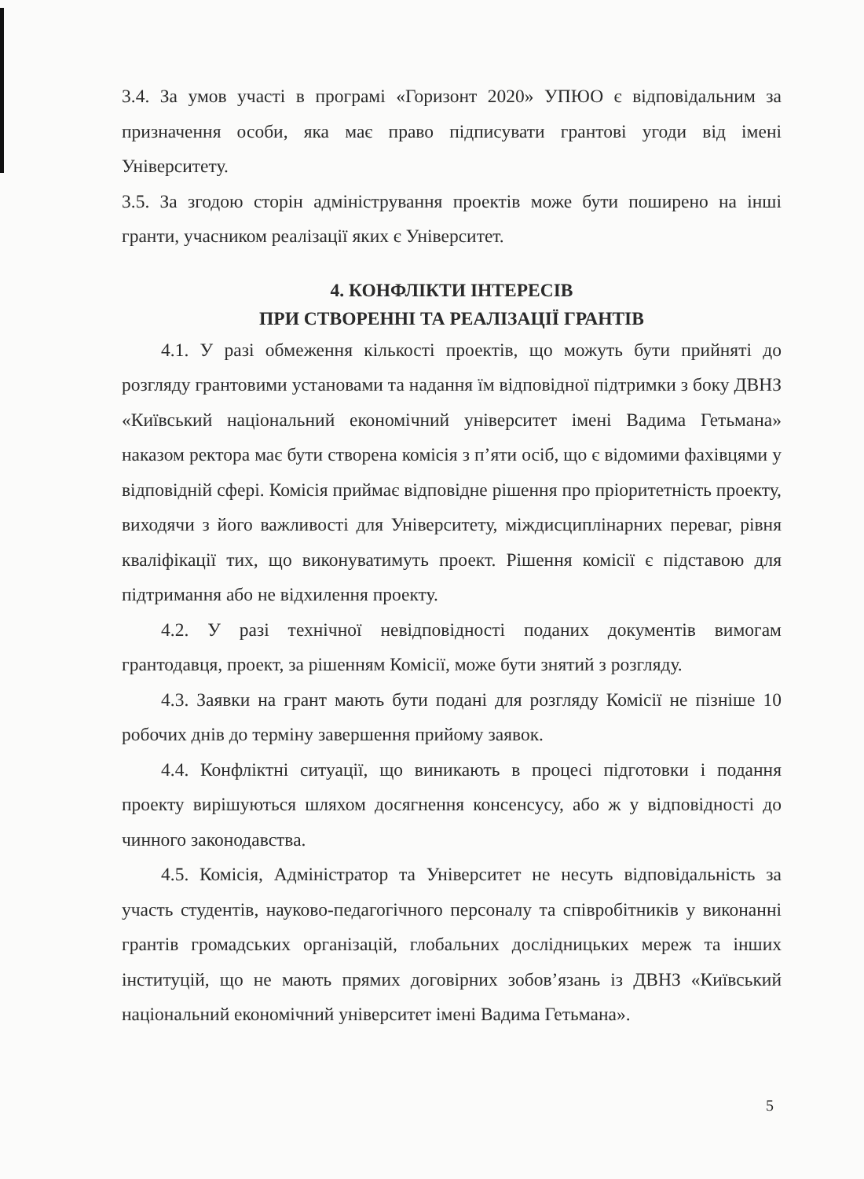3.4. За умов участі в програмі «Горизонт 2020» УПЮО є відповідальним за призначення особи, яка має право підписувати грантові угоди від імені Університету.
3.5. За згодою сторін адміністрування проектів може бути поширено на інші гранти, учасником реалізації яких є Університет.
4. КОНФЛІКТИ ІНТЕРЕСІВ
ПРИ СТВОРЕННІ ТА РЕАЛІЗАЦІЇ ГРАНТІВ
4.1. У разі обмеження кількості проектів, що можуть бути прийняті до розгляду грантовими установами та надання їм відповідної підтримки з боку ДВНЗ «Київський національний економічний університет імені Вадима Гетьмана» наказом ректора має бути створена комісія з п’яти осіб, що є відомими фахівцями у відповідній сфері. Комісія приймає відповідне рішення про пріоритетність проекту, виходячи з його важливості для Університету, міждисциплінарних переваг, рівня кваліфікації тих, що виконуватимуть проект. Рішення комісії є підставою для підтримання або не відхилення проекту.
4.2. У разі технічної невідповідності поданих документів вимогам грантодавця, проект, за рішенням Комісії, може бути знятий з розгляду.
4.3. Заявки на грант мають бути подані для розгляду Комісії не пізніше 10 робочих днів до терміну завершення прийому заявок.
4.4. Конфліктні ситуації, що виникають в процесі підготовки і подання проекту вирішуються шляхом досягнення консенсусу, або ж у відповідності до чинного законодавства.
4.5. Комісія, Адміністратор та Університет не несуть відповідальність за участь студентів, науково-педагогічного персоналу та співробітників у виконанні грантів громадських організацій, глобальних дослідницьких мереж та інших інституцій, що не мають прямих договірних зобов’язань із ДВНЗ «Київський національний економічний університет імені Вадима Гетьмана».
5